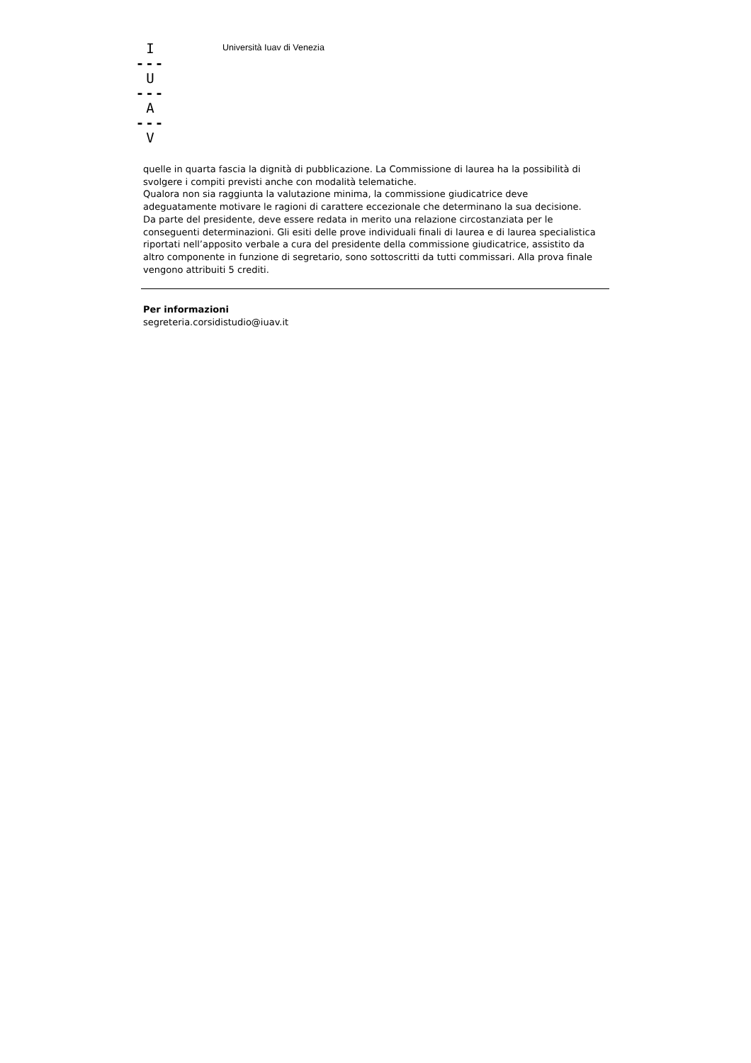I
---
U
---
A
---
V
Università Iuav di Venezia
quelle in quarta fascia la dignità di pubblicazione. La Commissione di laurea ha la possibilità di svolgere i compiti previsti anche con modalità telematiche.
Qualora non sia raggiunta la valutazione minima, la commissione giudicatrice deve adeguatamente motivare le ragioni di carattere eccezionale che determinano la sua decisione. Da parte del presidente, deve essere redata in merito una relazione circostanziata per le conseguenti determinazioni. Gli esiti delle prove individuali finali di laurea e di laurea specialistica riportati nell’apposito verbale a cura del presidente della commissione giudicatrice, assistito da altro componente in funzione di segretario, sono sottoscritti da tutti commissari. Alla prova finale vengono attribuiti 5 crediti.
Per informazioni
segreteria.corsidistudio@iuav.it